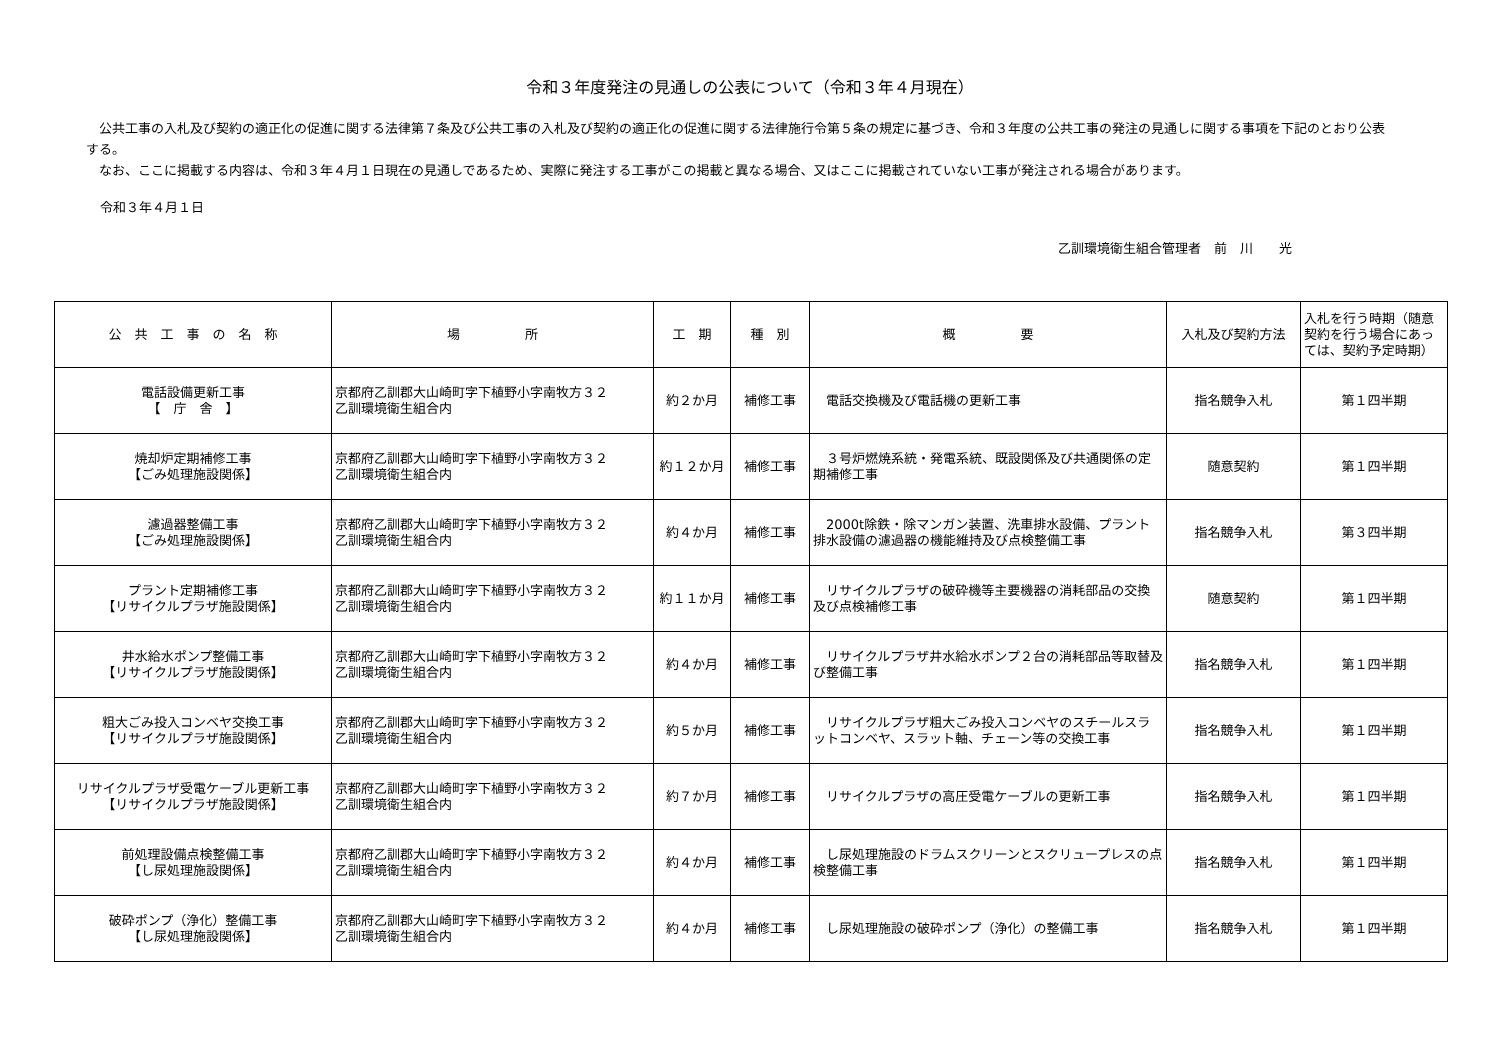令和３年度発注の見通しの公表について（令和３年４月現在）
　公共工事の入札及び契約の適正化の促進に関する法律第７条及び公共工事の入札及び契約の適正化の促進に関する法律施行令第５条の規定に基づき、令和３年度の公共工事の発注の見通しに関する事項を下記のとおり公表する。
　なお、ここに掲載する内容は、令和３年４月１日現在の見通しであるため、実際に発注する工事がこの掲載と異なる場合、又はここに掲載されていない工事が発注される場合があります。
令和３年４月１日
乙訓環境衛生組合管理者　前　川　　光
| 公 共 工 事 の 名 称 | 場 所 | 工 期 | 種 別 | 概 要 | 入札及び契約方法 | 入札を行う時期（随意契約を行う場合にあっては、契約予定時期） |
| --- | --- | --- | --- | --- | --- | --- |
| 電話設備更新工事 【 庁 舎 】 | 京都府乙訓郡大山崎町字下植野小字南牧方３２ 乙訓環境衛生組合内 | 約２か月 | 補修工事 | 電話交換機及び電話機の更新工事 | 指名競争入札 | 第１四半期 |
| 焼却炉定期補修工事 【ごみ処理施設関係】 | 京都府乙訓郡大山崎町字下植野小字南牧方３２ 乙訓環境衛生組合内 | 約１２か月 | 補修工事 | ３号炉燃焼系統・発電系統、既設関係及び共通関係の定期補修工事 | 随意契約 | 第１四半期 |
| 濾過器整備工事 【ごみ処理施設関係】 | 京都府乙訓郡大山崎町字下植野小字南牧方３２ 乙訓環境衛生組合内 | 約４か月 | 補修工事 | 2000t除鉄・除マンガン装置、洗車排水設備、プラント排水設備の濾過器の機能維持及び点検整備工事 | 指名競争入札 | 第３四半期 |
| プラント定期補修工事 【リサイクルプラザ施設関係】 | 京都府乙訓郡大山崎町字下植野小字南牧方３２ 乙訓環境衛生組合内 | 約１１か月 | 補修工事 | リサイクルプラザの破砕機等主要機器の消耗部品の交換及び点検補修工事 | 随意契約 | 第１四半期 |
| 井水給水ポンプ整備工事 【リサイクルプラザ施設関係】 | 京都府乙訓郡大山崎町字下植野小字南牧方３２ 乙訓環境衛生組合内 | 約４か月 | 補修工事 | リサイクルプラザ井水給水ポンプ２台の消耗部品等取替及び整備工事 | 指名競争入札 | 第１四半期 |
| 粗大ごみ投入コンベヤ交換工事 【リサイクルプラザ施設関係】 | 京都府乙訓郡大山崎町字下植野小字南牧方３２ 乙訓環境衛生組合内 | 約５か月 | 補修工事 | リサイクルプラザ粗大ごみ投入コンベヤのスチールスラットコンベヤ、スラット軸、チェーン等の交換工事 | 指名競争入札 | 第１四半期 |
| リサイクルプラザ受電ケーブル更新工事 【リサイクルプラザ施設関係】 | 京都府乙訓郡大山崎町字下植野小字南牧方３２ 乙訓環境衛生組合内 | 約７か月 | 補修工事 | リサイクルプラザの高圧受電ケーブルの更新工事 | 指名競争入札 | 第１四半期 |
| 前処理設備点検整備工事 【し尿処理施設関係】 | 京都府乙訓郡大山崎町字下植野小字南牧方３２ 乙訓環境衛生組合内 | 約４か月 | 補修工事 | し尿処理施設のドラムスクリーンとスクリュープレスの点検整備工事 | 指名競争入札 | 第１四半期 |
| 破砕ポンプ（浄化）整備工事 【し尿処理施設関係】 | 京都府乙訓郡大山崎町字下植野小字南牧方３２ 乙訓環境衛生組合内 | 約４か月 | 補修工事 | し尿処理施設の破砕ポンプ（浄化）の整備工事 | 指名競争入札 | 第１四半期 |